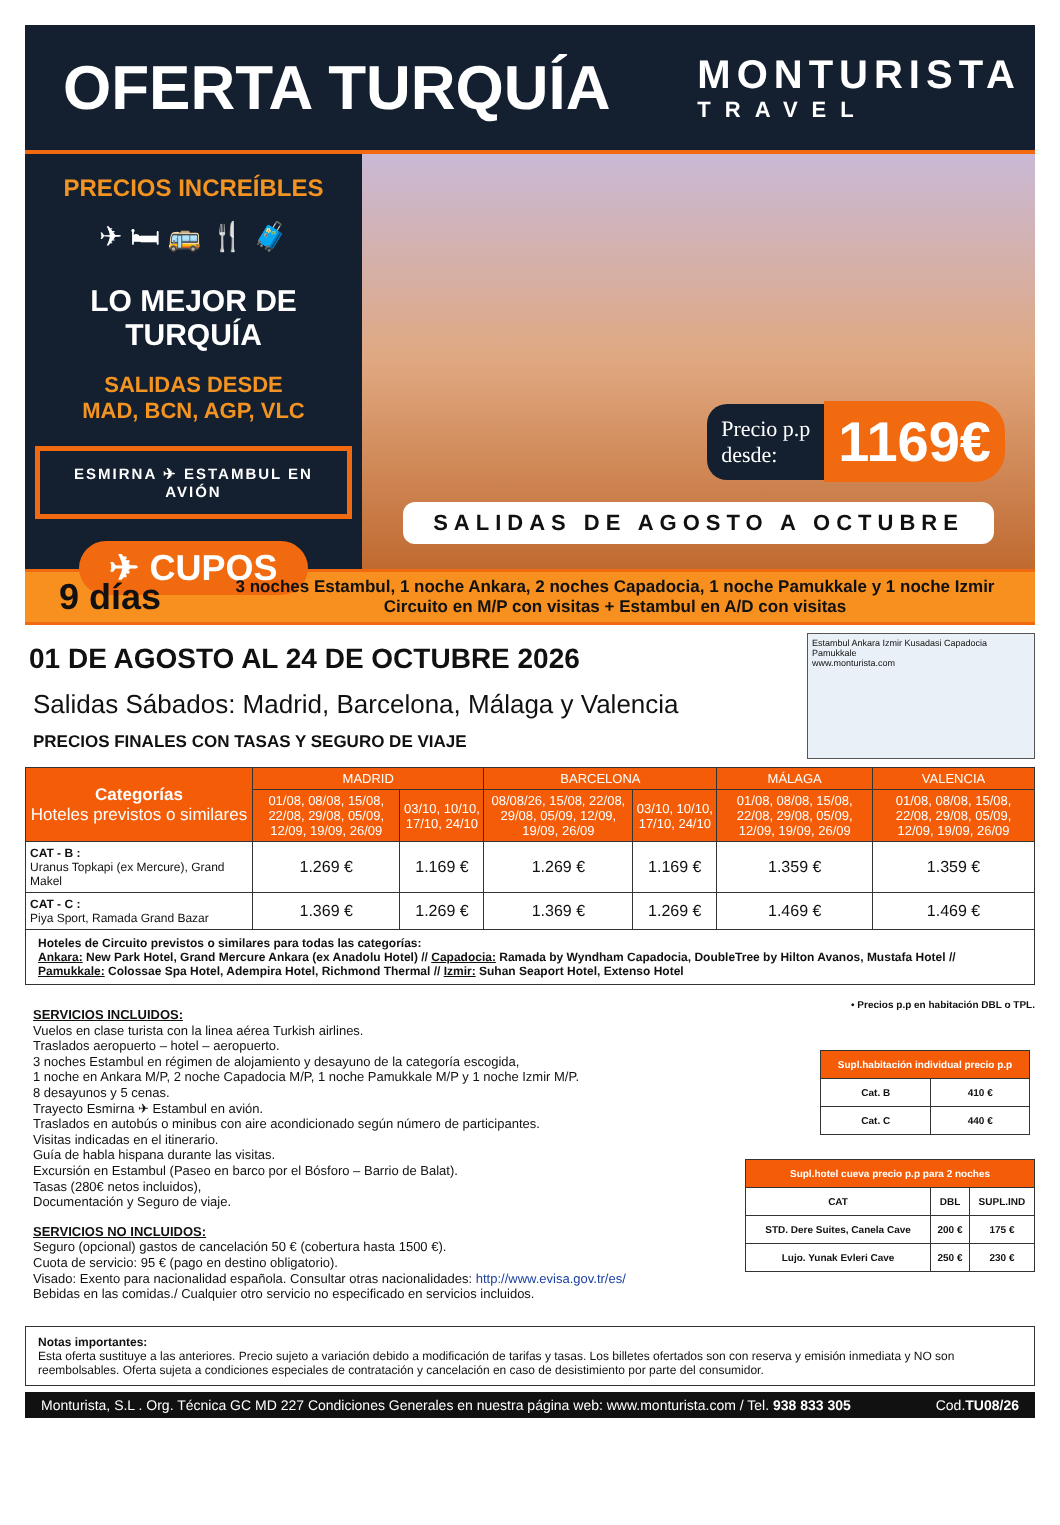OFERTA TURQUÍA
MONTURISTA
TRAVEL
PRECIOS INCREÍBLES
✈ 🛏 🚌 🍴 🧳
LO MEJOR DE TURQUÍA
SALIDAS DESDE
MAD, BCN, AGP, VLC
ESMIRNA ✈ ESTAMBUL EN AVIÓN
✈ CUPOS
Precio p.p
desde: 1169€
SALIDAS DE AGOSTO A OCTUBRE
9 días
3 noches Estambul, 1 noche Ankara, 2 noches Capadocia, 1 noche Pamukkale y 1 noche Izmir
Circuito en M/P con visitas + Estambul en A/D con visitas
01 DE AGOSTO AL 24 DE OCTUBRE 2026
Salidas Sábados: Madrid, Barcelona, Málaga y Valencia
PRECIOS FINALES CON TASAS Y SEGURO DE VIAJE
Estambul Ankara Izmir Kusadasi Capadocia Pamukkale
www.monturista.com
| Categorías Hoteles previstos o similares | MADRID | | BARCELONA | | MÁLAGA | VALENCIA |
| --- | --- | --- | --- | --- | --- | --- |
| | 01/08, 08/08, 15/08, 22/08, 29/08, 05/09, 12/09, 19/09, 26/09 | 03/10, 10/10, 17/10, 24/10 | 08/08/26, 15/08, 22/08, 29/08, 05/09, 12/09, 19/09, 26/09 | 03/10, 10/10, 17/10, 24/10 | 01/08, 08/08, 15/08, 22/08, 29/08, 05/09, 12/09, 19/09, 26/09 | 01/08, 08/08, 15/08, 22/08, 29/08, 05/09, 12/09, 19/09, 26/09 |
| CAT - B : Uranus Topkapi (ex Mercure), Grand Makel | 1.269 € | 1.169 € | 1.269 € | 1.169 € | 1.359 € | 1.359 € |
| CAT - C : Piya Sport, Ramada Grand Bazar | 1.369 € | 1.269 € | 1.369 € | 1.269 € | 1.469 € | 1.469 € |
| Hoteles de Circuito previstos o similares para todas las categorías: Ankara: New Park Hotel, Grand Mercure Ankara (ex Anadolu Hotel) // Capadocia: Ramada by Wyndham Capadocia, DoubleTree by Hilton Avanos, Mustafa Hotel // Pamukkale: Colossae Spa Hotel, Adempira Hotel, Richmond Thermal // Izmir: Suhan Seaport Hotel, Extenso Hotel | | | | | | |
SERVICIOS INCLUIDOS:
Vuelos en clase turista con la linea aérea Turkish airlines.
Traslados aeropuerto – hotel – aeropuerto.
3 noches Estambul en régimen de alojamiento y desayuno de la categoría escogida,
1 noche en Ankara M/P, 2 noche Capadocia M/P, 1 noche Pamukkale M/P y 1 noche Izmir M/P.
8 desayunos y 5 cenas.
Trayecto Esmirna ✈ Estambul en avión.
Traslados en autobús o minibus con aire acondicionado según número de participantes.
Visitas indicadas en el itinerario.
Guía de habla hispana durante las visitas.
Excursión en Estambul (Paseo en barco por el Bósforo – Barrio de Balat).
Tasas (280€ netos incluidos),
Documentación y Seguro de viaje.
SERVICIOS NO INCLUIDOS:
Seguro (opcional) gastos de cancelación 50 € (cobertura hasta 1500 €).
Cuota de servicio: 95 € (pago en destino obligatorio).
Visado: Exento para nacionalidad española. Consultar otras nacionalidades: http://www.evisa.gov.tr/es/
Bebidas en las comidas./ Cualquier otro servicio no especificado en servicios incluidos.
• Precios p.p en habitación DBL o TPL.
| Supl.habitación individual precio p.p | |
| --- | --- |
| Cat. B | 410 € |
| Cat. C | 440 € |
| Supl.hotel cueva precio p.p para 2 noches | | |
| --- | --- | --- |
| CAT | DBL | SUPL.IND |
| STD. Dere Suites, Canela Cave | 200 € | 175 € |
| Lujo. Yunak Evleri Cave | 250 € | 230 € |
Notas importantes:
Esta oferta sustituye a las anteriores. Precio sujeto a variación debido a modificación de tarifas y tasas. Los billetes ofertados son con reserva y emisión inmediata y NO son reembolsables. Oferta sujeta a condiciones especiales de contratación y cancelación en caso de desistimiento por parte del consumidor.
Monturista, S.L . Org. Técnica GC MD 227 Condiciones Generales en nuestra página web: www.monturista.com / Tel. 938 833 305 Cod.TU08/26